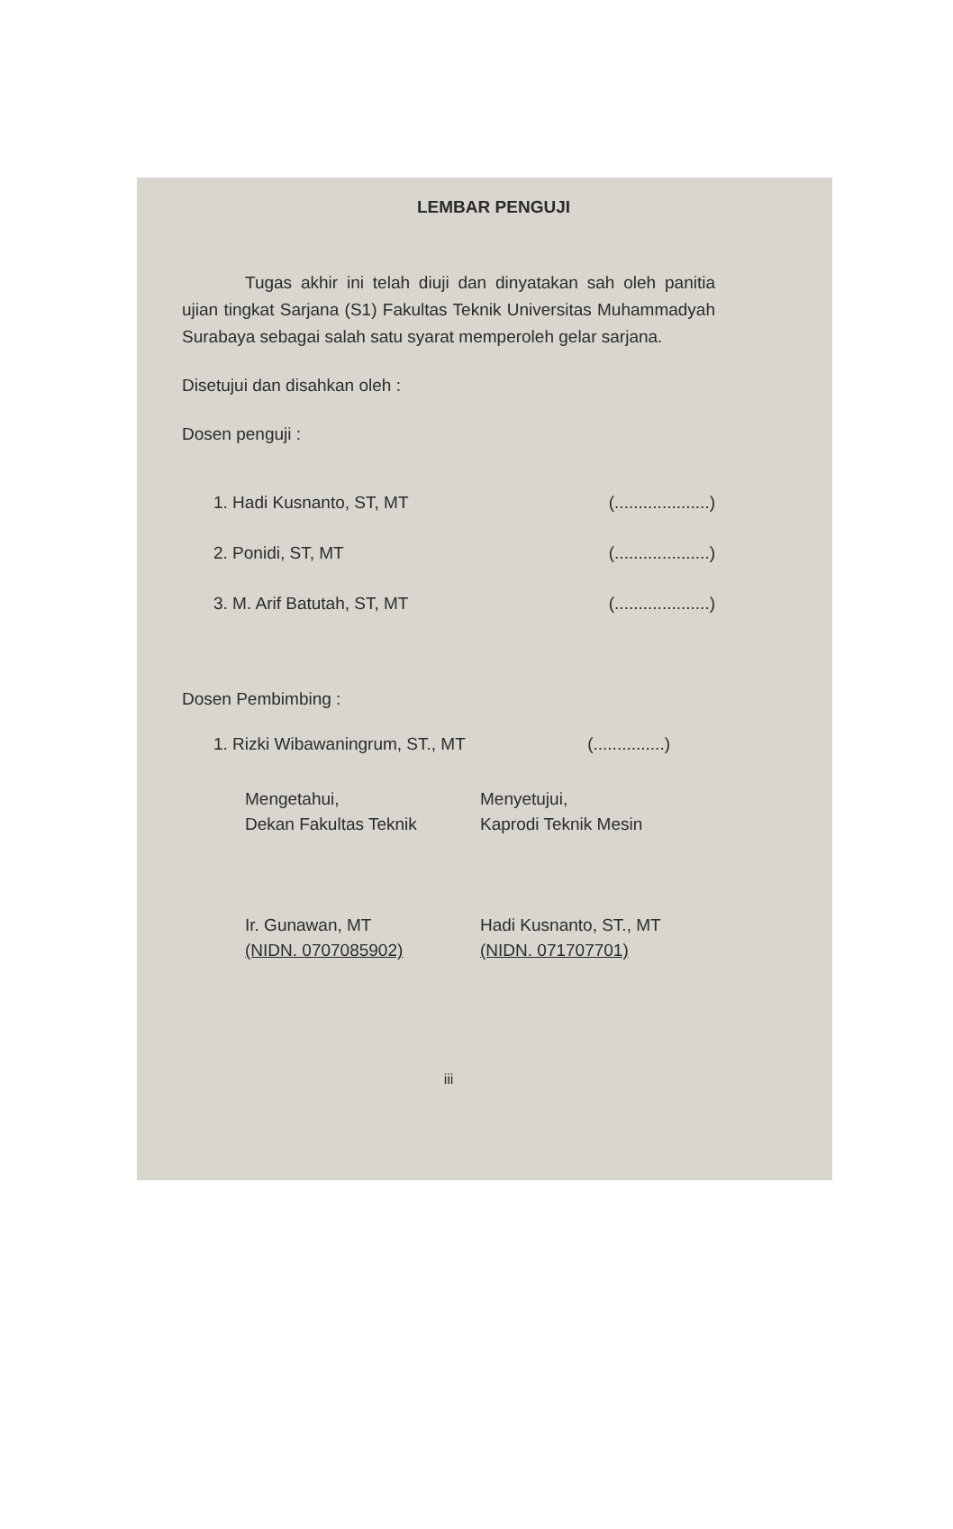LEMBAR PENGUJI
Tugas akhir ini telah diuji dan dinyatakan sah oleh panitia ujian tingkat Sarjana (S1) Fakultas Teknik Universitas Muhammadyah Surabaya sebagai salah satu syarat memperoleh gelar sarjana.
Disetujui dan disahkan oleh :
Dosen penguji :
1. Hadi Kusnanto, ST, MT (....................)
2. Ponidi, ST, MT (....................)
3. M. Arif Batutah, ST, MT (....................)
Dosen Pembimbing :
1. Rizki Wibawaningrum, ST., MT (...............)
Mengetahui,
Dekan Fakultas Teknik
Ir. Gunawan, MT
(NIDN. 0707085902)
Menyetujui,
Kaprodi Teknik Mesin
Hadi Kusnanto, ST., MT
(NIDN. 071707701)
iii